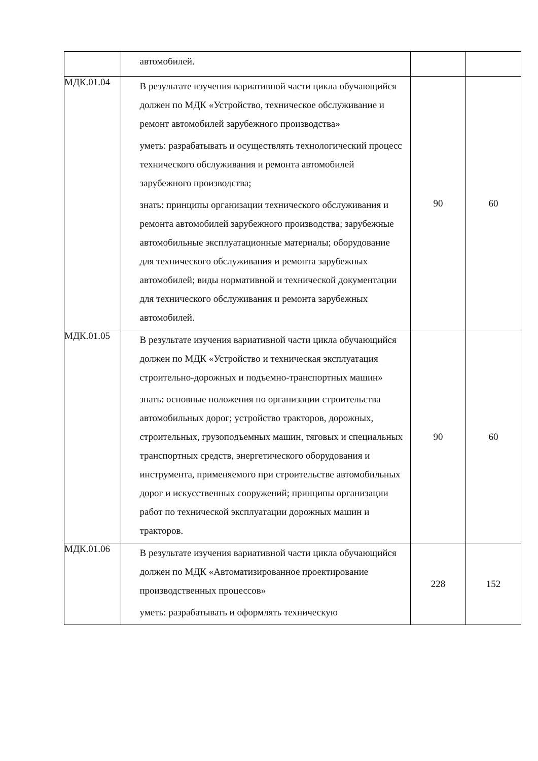| | автомобилей. | | |
| МДК.01.04 | В результате изучения вариативной части цикла обучающийся должен по МДК «Устройство, техническое обслуживание и ремонт автомобилей зарубежного производства» уметь: разрабатывать и осуществлять технологический процесс технического обслуживания и ремонта автомобилей зарубежного производства; знать: принципы организации технического обслуживания и ремонта автомобилей зарубежного производства; зарубежные автомобильные эксплуатационные материалы; оборудование для технического обслуживания и ремонта зарубежных автомобилей; виды нормативной и технической документации для технического обслуживания и ремонта зарубежных автомобилей. | 90 | 60 |
| МДК.01.05 | В результате изучения вариативной части цикла обучающийся должен по МДК «Устройство и техническая эксплуатация строительно-дорожных и подъемно-транспортных машин» знать: основные положения по организации строительства автомобильных дорог; устройство тракторов, дорожных, строительных, грузоподъемных машин, тяговых и специальных транспортных средств, энергетического оборудования и инструмента, применяемого при строительстве автомобильных дорог и искусственных сооружений; принципы организации работ по технической эксплуатации дорожных машин и тракторов. | 90 | 60 |
| МДК.01.06 | В результате изучения вариативной части цикла обучающийся должен по МДК «Автоматизированное проектирование производственных процессов» уметь: разрабатывать и оформлять техническую | 228 | 152 |